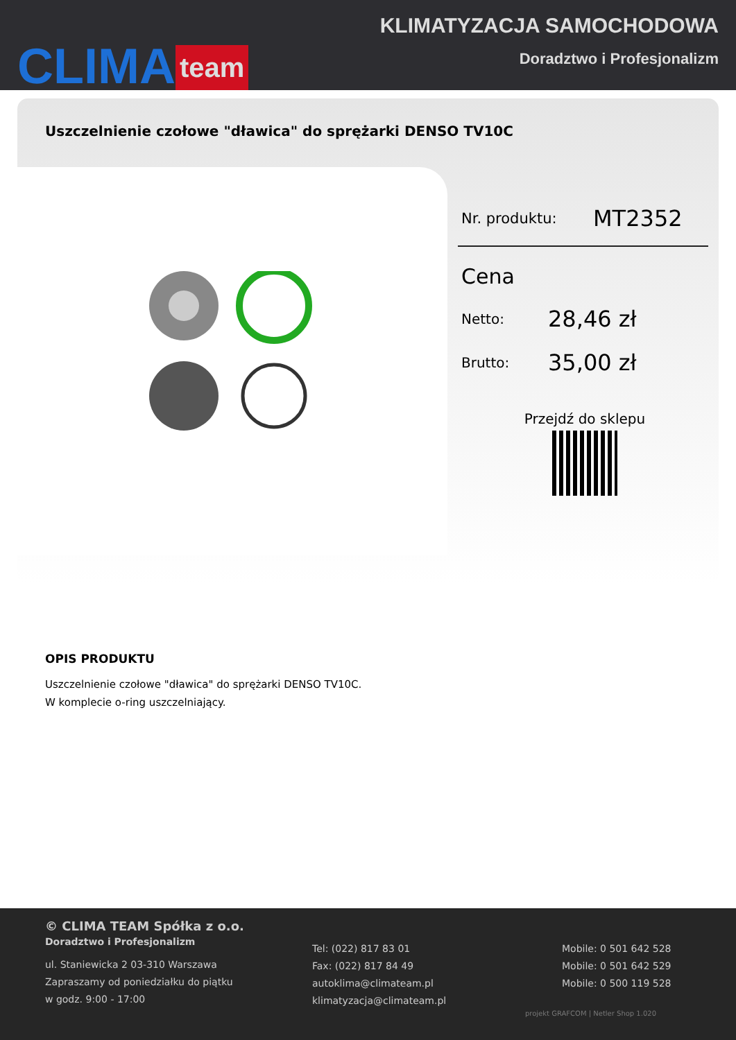CLIMA team
KLIMATYZACJA SAMOCHODOWA
Doradztwo i Profesjonalizm
Uszczelnienie czołowe "dławica" do sprężarki DENSO TV10C
Nr. produktu: MT2352
Cena
Netto: 28,46 zł
Brutto: 35,00 zł
Przejdź do sklepu
OPIS PRODUKTU
Uszczelnienie czołowe "dławica" do sprężarki DENSO TV10C.
W komplecie o-ring uszczelniający.
© CLIMA TEAM Spółka z o.o.
Doradztwo i Profesjonalizm
ul. Staniewicka 2 03-310 Warszawa
Zapraszamy od poniedziałku do piątku
w godz. 9:00 - 17:00
Tel: (022) 817 83 01
Fax: (022) 817 84 49
autoklima@climateam.pl
klimatyzacja@climateam.pl
Mobile: 0 501 642 528
Mobile: 0 501 642 529
Mobile: 0 500 119 528
projekt GRAFCOM | Netler Shop 1.020